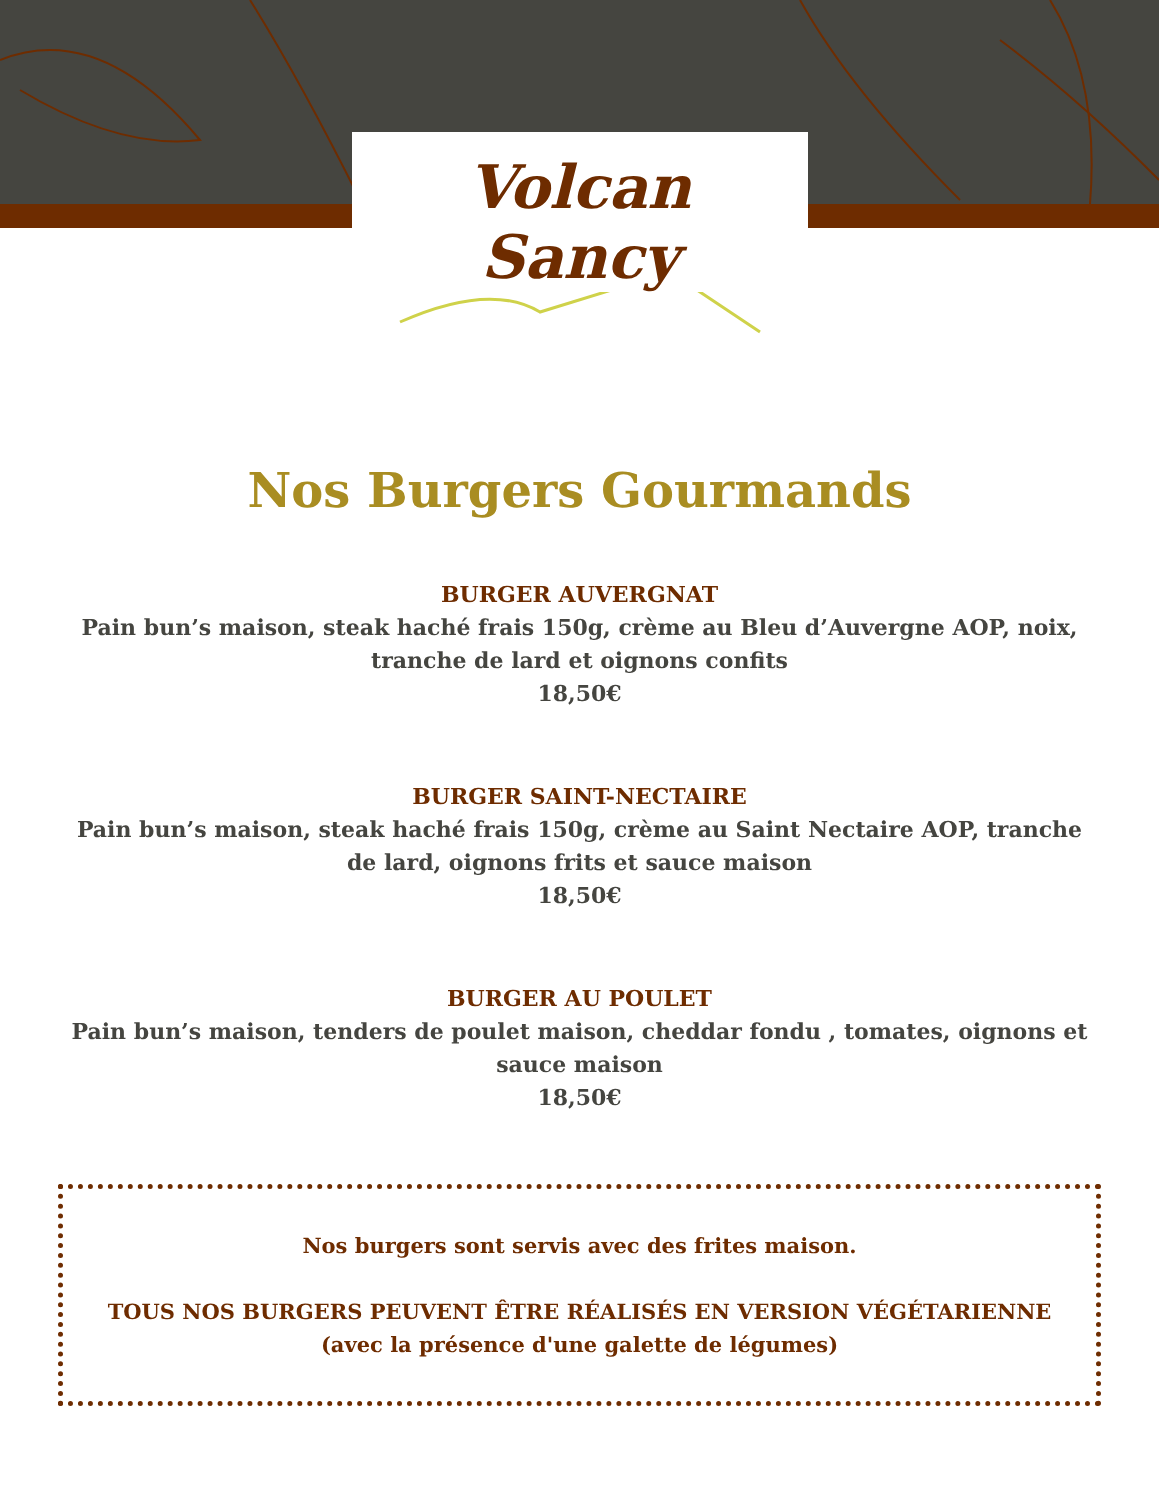Volcan
Sancy
Nos Burgers Gourmands
BURGER AUVERGNAT
Pain bun’s maison, steak haché frais 150g, crème au Bleu d’Auvergne AOP, noix,
tranche de lard et oignons confits
18,50€
BURGER SAINT-NECTAIRE
Pain bun’s maison, steak haché frais 150g, crème au Saint Nectaire AOP, tranche
de lard, oignons frits et sauce maison
18,50€
BURGER AU POULET
Pain bun’s maison, tenders de poulet maison, cheddar fondu , tomates, oignons et
sauce maison
18,50€
Nos burgers sont servis avec des frites maison.
TOUS NOS BURGERS PEUVENT ÊTRE RÉALISÉS EN VERSION VÉGÉTARIENNE
(avec la présence d'une galette de légumes)